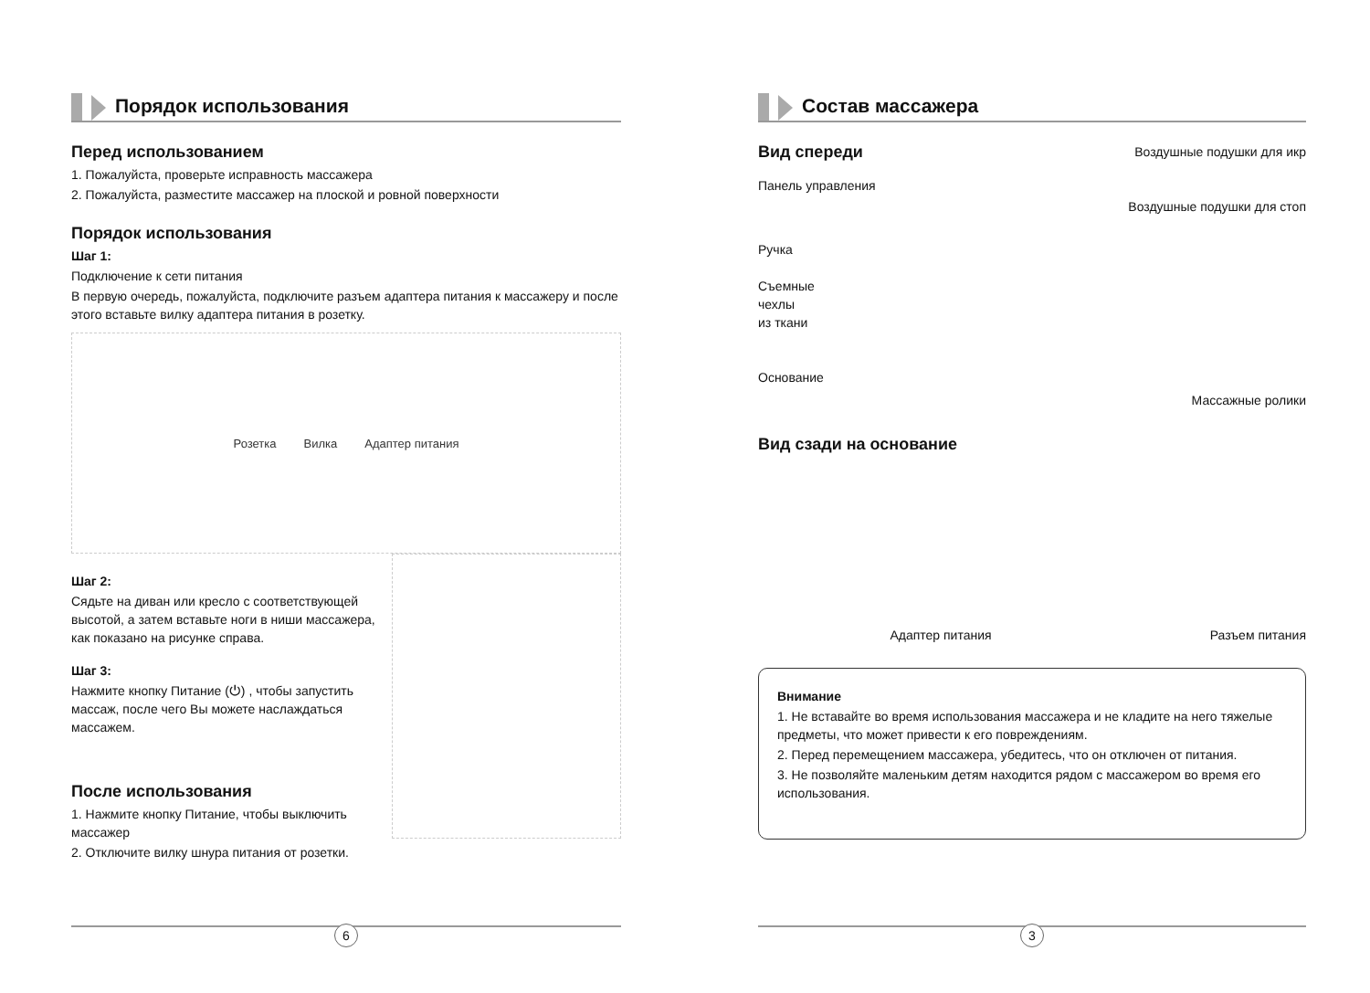Порядок использования
Перед использованием
1. Пожалуйста, проверьте исправность массажера
2. Пожалуйста, разместите массажер на плоской и ровной поверхности
Порядок использования
Шаг 1:
Подключение к сети питания
В первую очередь, пожалуйста, подключите разъем адаптера питания к массажеру и после этого вставьте вилку адаптера питания в розетку.
Розетка Вилка Адаптер питания
Шаг 2:
Сядьте на диван или кресло с соответствующей высотой, а затем вставьте ноги в ниши массажера, как показано на рисунке справа.
Шаг 3:
Нажмите кнопку Питание (⏻) , чтобы запустить массаж, после чего Вы можете наслаждаться массажем.
После использования
1. Нажмите кнопку Питание, чтобы выключить массажер
2. Отключите вилку шнура питания от розетки.
6
Состав массажера
Вид спереди
Панель управления
Ручка
Съемные
чехлы
из ткани
Основание
Воздушные подушки для икр
Воздушные подушки для стоп
Массажные ролики
Вид сзади на основание
Адаптер питания
Разъем питания
Внимание
1. Не вставайте во время использования массажера и не кладите на него тяжелые предметы, что может привести к его повреждениям.
2. Перед перемещением массажера, убедитесь, что он отключен от питания.
3. Не позволяйте маленьким детям находится рядом с массажером во время его использования.
3